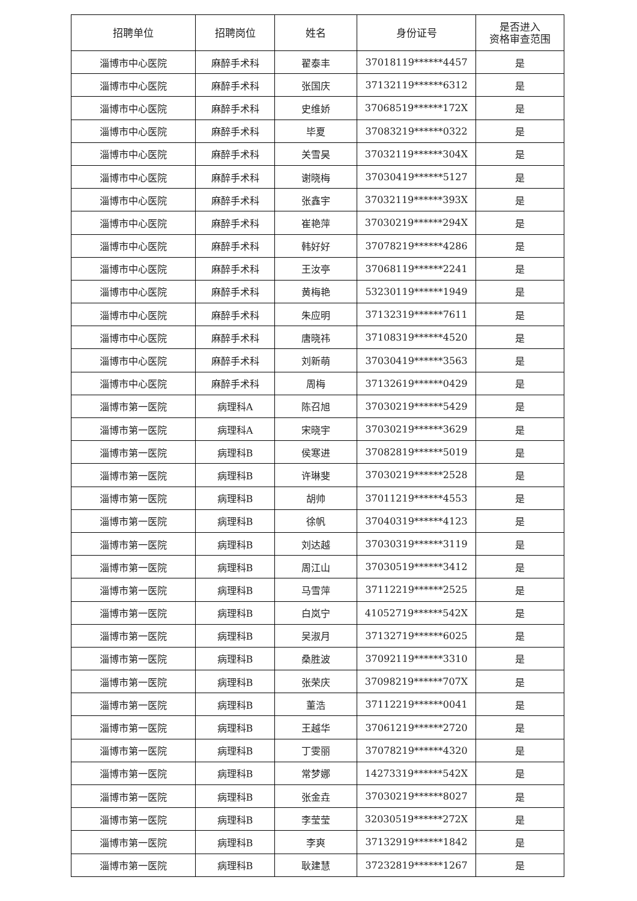| 招聘单位 | 招聘岗位 | 姓名 | 身份证号 | 是否进入 资格审查范围 |
| --- | --- | --- | --- | --- |
| 淄博市中心医院 | 麻醉手术科 | 翟泰丰 | 37018119******4457 | 是 |
| 淄博市中心医院 | 麻醉手术科 | 张国庆 | 37132119******6312 | 是 |
| 淄博市中心医院 | 麻醉手术科 | 史维娇 | 37068519******172X | 是 |
| 淄博市中心医院 | 麻醉手术科 | 毕夏 | 37083219******0322 | 是 |
| 淄博市中心医院 | 麻醉手术科 | 关雪昊 | 37032119******304X | 是 |
| 淄博市中心医院 | 麻醉手术科 | 谢晓梅 | 37030419******5127 | 是 |
| 淄博市中心医院 | 麻醉手术科 | 张鑫宇 | 37032119******393X | 是 |
| 淄博市中心医院 | 麻醉手术科 | 崔艳萍 | 37030219******294X | 是 |
| 淄博市中心医院 | 麻醉手术科 | 韩好好 | 37078219******4286 | 是 |
| 淄博市中心医院 | 麻醉手术科 | 王汝亭 | 37068119******2241 | 是 |
| 淄博市中心医院 | 麻醉手术科 | 黄梅艳 | 53230119******1949 | 是 |
| 淄博市中心医院 | 麻醉手术科 | 朱应明 | 37132319******7611 | 是 |
| 淄博市中心医院 | 麻醉手术科 | 唐晓祎 | 37108319******4520 | 是 |
| 淄博市中心医院 | 麻醉手术科 | 刘新萌 | 37030419******3563 | 是 |
| 淄博市中心医院 | 麻醉手术科 | 周梅 | 37132619******0429 | 是 |
| 淄博市第一医院 | 病理科A | 陈召旭 | 37030219******5429 | 是 |
| 淄博市第一医院 | 病理科A | 宋晓宇 | 37030219******3629 | 是 |
| 淄博市第一医院 | 病理科B | 侯寒进 | 37082819******5019 | 是 |
| 淄博市第一医院 | 病理科B | 许琳斐 | 37030219******2528 | 是 |
| 淄博市第一医院 | 病理科B | 胡帅 | 37011219******4553 | 是 |
| 淄博市第一医院 | 病理科B | 徐帆 | 37040319******4123 | 是 |
| 淄博市第一医院 | 病理科B | 刘达越 | 37030319******3119 | 是 |
| 淄博市第一医院 | 病理科B | 周江山 | 37030519******3412 | 是 |
| 淄博市第一医院 | 病理科B | 马雪萍 | 37112219******2525 | 是 |
| 淄博市第一医院 | 病理科B | 白岚宁 | 41052719******542X | 是 |
| 淄博市第一医院 | 病理科B | 吴淑月 | 37132719******6025 | 是 |
| 淄博市第一医院 | 病理科B | 桑胜波 | 37092119******3310 | 是 |
| 淄博市第一医院 | 病理科B | 张荣庆 | 37098219******707X | 是 |
| 淄博市第一医院 | 病理科B | 董浩 | 37112219******0041 | 是 |
| 淄博市第一医院 | 病理科B | 王越华 | 37061219******2720 | 是 |
| 淄博市第一医院 | 病理科B | 丁雯丽 | 37078219******4320 | 是 |
| 淄博市第一医院 | 病理科B | 常梦娜 | 14273319******542X | 是 |
| 淄博市第一医院 | 病理科B | 张金垚 | 37030219******8027 | 是 |
| 淄博市第一医院 | 病理科B | 李莹莹 | 32030519******272X | 是 |
| 淄博市第一医院 | 病理科B | 李爽 | 37132919******1842 | 是 |
| 淄博市第一医院 | 病理科B | 耿建慧 | 37232819******1267 | 是 |